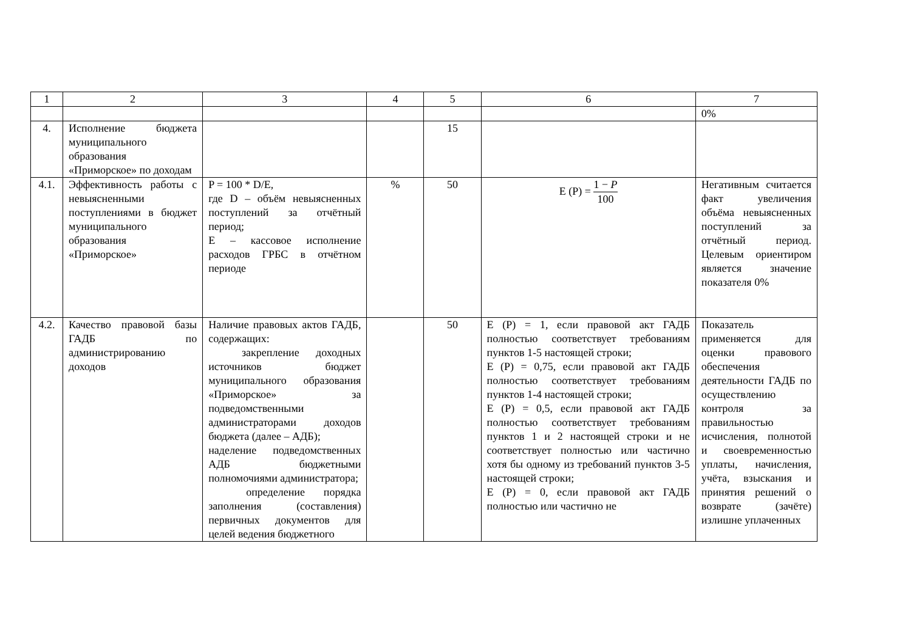| 1 | 2 | 3 | 4 | 5 | 6 | 7 |
| | | | | | | 0% |
| 4. | Исполнение бюджета муниципального образования «Приморское» по доходам | | | 15 | | |
| 4.1. | Эффективность работы с невыясненными поступлениями в бюджет муниципального образования «Приморское» | P = 100 * D/E, где D – объём невыясненных поступлений за отчётный период; E – кассовое исполнение расходов ГРБС в отчётном периоде | % | 50 | E (P) = 1 − P 100 | Негативным считается факт увеличения объёма невыясненных поступлений за отчётный период. Целевым ориентиром является значение показателя 0% |
| 4.2. | Качество правовой базы ГАДБ по администрированию доходов | Наличие правовых актов ГАДБ, содержащих: закрепление доходных источников бюджет муниципального образования «Приморское» за подведомственными администраторами доходов бюджета (далее – АДБ); наделение подведомственных АДБ бюджетными полномочиями администратора; определение порядка заполнения (составления) первичных документов для целей ведения бюджетного | | 50 | E (P) = 1, если правовой акт ГАДБ полностью соответствует требованиям пунктов 1-5 настоящей строки; E (P) = 0,75, если правовой акт ГАДБ полностью соответствует требованиям пунктов 1-4 настоящей строки; E (P) = 0,5, если правовой акт ГАДБ полностью соответствует требованиям пунктов 1 и 2 настоящей строки и не соответствует полностью или частично хотя бы одному из требований пунктов 3-5 настоящей строки; E (P) = 0, если правовой акт ГАДБ полностью или частично не | Показатель применяется для оценки правового обеспечения деятельности ГАДБ по осуществлению контроля за правильностью исчисления, полнотой и своевременностью уплаты, начисления, учёта, взыскания и принятия решений о возврате (зачёте) излишне уплаченных |